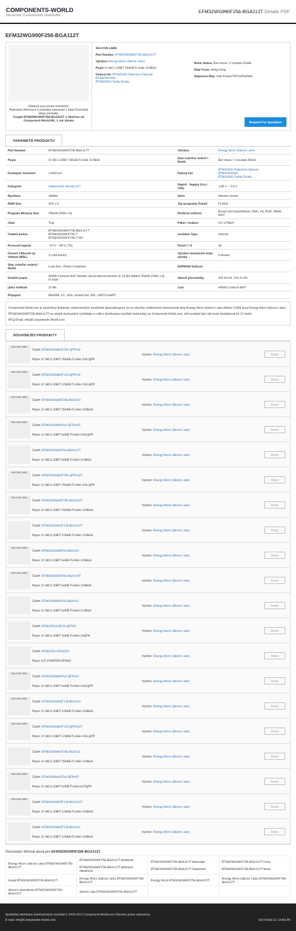COMPONENTS-WORLD
Electronic Components Distributor
EFM32WG990F256-BGA112T Details PDF
EFM32WG990F256-BGA112T
Obrázky jsou pouze orientační.
Podrobné informace o produktu naleznete v části Technické údaje produktu.
Koupit EFM32WG990F256-BGA112T s důvěrou od Component-World.HK, 1 rok záruka
SILICON LABS
Part Number: EFM32WG990F256-BGA112T
Výrobce Energy Micro (Silicon Labs)
Popis IC MCU 32BIT 256KB FLASH 112BGA
Datový list: EFM32WG Reference Manual
EFM32WG990
EFM32WG Family Errata
RoHs Status: Bez olova / V souladu RoHS
Ship From: Hong Kong
Shipment Way: DHL/Fedex/TNT/UPS/EMS
Request For Quotation
PARAMETR PRODUKTU
| Part Number | EFM32WG990F256-BGA112T | Výrobce | Energy Micro (Silicon Labs) |
| Popis | IC MCU 32BIT 256KB FLASH 112BGA | Stav volného vedení / RoHS | Bez olova / V souladu RoHS |
| Dostupné množství | 21569 pcs | Datový list | EFM32WG Reference Manual EFM32WG990 EFM32WG Family Errata |
| Kategorie | Integrované obvody (IC) | Napětí - Supply (Vcc / Vdd) | 1.85 V ~ 3.8 V |
| Rychlost | 48MHz | Série | Wonder Gecko |
| RAM Size | 32K x 8 | Typ programu Paměť | FLASH |
| Program Memory Size | 256KB (256K x 8) | Periferní zařízení | Brown-out Detect/Reset, DMA, I²S, POR, PWM, WDT |
| Obal | Tray | Paket / krabice | 112-LFBGA |
| Ostatní jména | EFM32WG990F256-BGA112-T EFM32WG990F256-T EFM32WG990F256-T-ND | oscilátor Type | Internal |
| Provozní teplota | -40°C ~ 85°C (TA) | Počet I / O | 86 |
| Úroveň citlivosti na vlhkost (MSL) | 3 (168 Hours) | Výrobní standardní doba výroby | 6 Weeks |
| Stav volného vedení / RoHS | Lead free / RoHS Compliant | EEPROM Velikost | - |
| Detailní popis | ARM® Cortex®-M4F Wonder Gecko Microcontroller IC 32-Bit 48MHz 256KB (256K x 8) FLASH | datové převodníky | A/D 8x12b, D/A 2x12b |
| jádro Velikost | 32-Bit | core | ARM® Cortex®-M4F |
| Připojení | EBI/EMI, I²C, IrDA, SmartCard, SPI, UART/USART | | |
Component-World.com je spolehlivý distributor elektronických součástek.Specializujeme se na všechny elektronické komponenty fady Energy Micro (Silicon Labs).Máme 21569 kusy Energy Micro (Silicon Labs) EFM32WG990F256-BGA112T na skladě dostupných.Vyžádejte si citát z distributora součástí elektroniky na Component-World.com, náš prodejní tým vás bude kontaktovat do 24 hodin.
RFQ Email: info@Components-World.com
SOUVISEJÍCÍ PRODUKTY
SILICON LABS
Část#: EFM32WG980F256-QFP100
Popis: IC MCU 32BIT 256KB FLASH 100LQFP
Výrobci: Energy Micro (Silicon Labs) Dotaz
SILICON LABS
Část#: EFM32WG980F128-QFP100
Popis: IC MCU 32BIT 128KB FLASH 100LQFP
Výrobci: Energy Micro (Silicon Labs) Dotaz
SILICON LABS
Část#: EFM32WG995F256-BGA120
Popis: IC MCU 32BIT 256KB FLASH 120BGA
Výrobci: Energy Micro (Silicon Labs) Dotaz
SILICON LABS
Část#: EFM32WG980F64-QFP100T
Popis: IC MCU 32BIT 64KB FLASH 100LQFP
Výrobci: Energy Micro (Silicon Labs) Dotaz
Část#: EFM32WG990F64-BGA112T
Popis: IC MCU 32BIT 64KB FLASH 112BGA
Výrobci: Energy Micro (Silicon Labs) Dotaz
SILICON LABS
Část#: EFM32WG980F256-QFP100T
Popis: IC MCU 32BIT 256KB FLASH 100LQFP
Výrobci: Energy Micro (Silicon Labs) Dotaz
SILICON LABS
Část#: EFM32WG995F256-BGA120T
Popis: IC MCU 32BIT 256KB FLASH 120BGA
Výrobci: Energy Micro (Silicon Labs) Dotaz
Část#: EFM32WG990F128-BGA112T
Popis: IC MCU 32BIT 128KB FLASH 112BGA
Výrobci: Energy Micro (Silicon Labs) Dotaz
SILICON LABS
Část#: EFM32WG995F64-BGA120
Popis: IC MCU 32BIT 64KB FLASH 120BGA
Výrobci: Energy Micro (Silicon Labs) Dotaz
SILICON LABS
Část#: EFM32WG995F64-BGA120T
Popis: IC MCU 32BIT 64KB FLASH 120BGA
Výrobci: Energy Micro (Silicon Labs) Dotaz
Část#: EFM32WG990F64-BGA112
Popis: IC MCU 32BIT 64KB FLASH 112BGA
Výrobci: Energy Micro (Silicon Labs) Dotaz
Část#: EFM32ZG108F16-QFN24
Popis: IC MCU 32BIT 16KB FLASH 24QFN
Výrobci: Energy Micro (Silicon Labs) Dotaz
Část#: EFM32ZG-STK3200
Popis: KIT STARTER EFM32
Výrobci: Energy Micro (Silicon Labs) Dotaz
SILICON LABS
Část#: EFM32WG980F64-QFP100
Popis: IC MCU 32BIT 64KB FLASH 100LQFP
Výrobci: Energy Micro (Silicon Labs) Dotaz
SILICON LABS
Část#: EFM32WG995F128-BGA120
Popis: IC MCU 32BIT 128KB FLASH 120BGA
Výrobci: Energy Micro (Silicon Labs) Dotaz
SILICON LABS
Část#: EFM32WG980F128-QFP100T
Popis: IC MCU 32BIT 128KB FLASH 100LQFP
Výrobci: Energy Micro (Silicon Labs) Dotaz
Část#: EFM32WG990F256-BGA112
Popis: IC MCU 32BIT 256KB FLASH 112BGA
Výrobci: Energy Micro (Silicon Labs) Dotaz
SILICON LABS
Část#: EFM32WG942F64-QFP64T
Popis: IC MCU 32BIT 64KB FLASH 64TQFP
Výrobci: Energy Micro (Silicon Labs) Dotaz
SILICON LABS
Část#: EFM32WG995F128-BGA120T
Popis: IC MCU 32BIT 128KB FLASH 120BGA
Výrobci: Energy Micro (Silicon Labs) Dotaz
Část#: EFM32WG990F128-BGA112
Popis: IC MCU 32BIT 128KB FLASH 112BGA
Výrobci: Energy Micro (Silicon Labs) Dotaz
Související klíčová slova pro EFM32WG990F256-BGA112T
| Energy Micro (Silicon Labs) EFM32WG990F256-BGA112T. | EFM32WG990F256-BGA112T distributor EFM32WG990F256-BGA112T Stáhnout datasheet. | EFM32WG990F256-BGA112T dodavatel EFM32WG990F256-BGA112T Datasheet. | EFM32WG990F256-BGA112T Cena EFM32WG990F256-BGA112T Stock. |
| koupit EFM32WG990F256-BGA112T. | Energy Micro (Silicon Labs) EFM32WG990F256-BGA112T. | Energy Micro EFM32WG990F256-BGA112T. | Energy Micro (Silicon Labs) EFM32WG990F256-BGA112T. |
| Silicon Laboratories EFM32WG990F256-BGA112T. | Silicon Labs EFM32WG990F256-BGA112T. | | |
Spolehlivý distributor elektronických součástí © 2003-2021 Component-World.com Všechna práva vyhrazena.
E-mail: info@Components-World.com ISO RoHS UL CNAS Pb